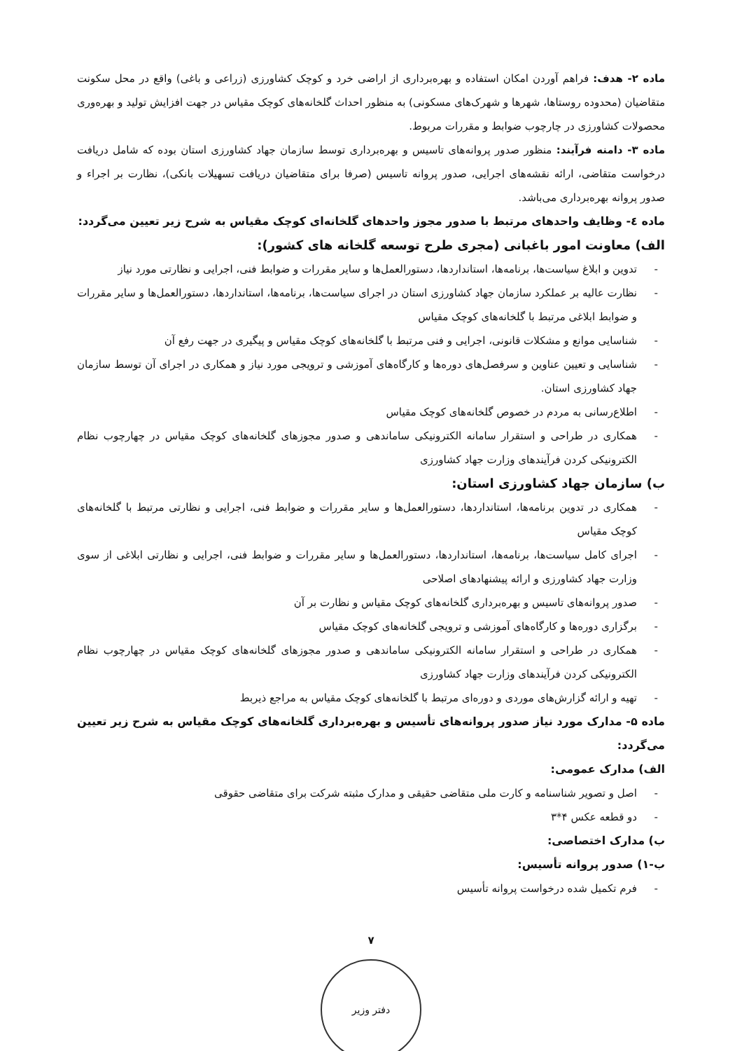ماده ۲- هدف: فراهم آوردن امکان استفاده و بهره‌برداری از اراضی خرد و کوچک کشاورزی (زراعی و باغی) واقع در محل سکونت متقاضیان (محدوده روستاها، شهرها و شهرک‌های مسکونی) به منظور احداث گلخانه‌های کوچک مقیاس در جهت افزایش تولید و بهره‌وری محصولات کشاورزی در چارچوب ضوابط و مقررات مربوط.
ماده ۳- دامنه فرآیند: منظور صدور پروانه‌های تاسیس و بهره‌برداری توسط سازمان جهاد کشاورزی استان بوده که شامل دریافت درخواست متقاضی، ارائه نقشه‌های اجرایی، صدور پروانه تاسیس (صرفا برای متقاضیان دریافت تسهیلات بانکی)، نظارت بر اجراء و صدور پروانه بهره‌برداری می‌باشد.
ماده ٤- وظایف واحدهای مرتبط با صدور مجوز واحدهای گلخانه‌ای کوچک مقیاس به شرح زیر تعیین می‌گردد:
الف) معاونت امور باغبانی (مجری طرح توسعه گلخانه های کشور):
- تدوین و ابلاغ سیاست‌ها، برنامه‌ها، استانداردها، دستورالعمل‌ها و سایر مقررات و ضوابط فنی، اجرایی و نظارتی مورد نیاز
- نظارت عالیه بر عملکرد سازمان جهاد کشاورزی استان در اجرای سیاست‌ها، برنامه‌ها، استانداردها، دستورالعمل‌ها و سایر مقررات و ضوابط ابلاغی مرتبط با گلخانه‌های کوچک مقیاس
- شناسایی موانع و مشکلات قانونی، اجرایی و فنی مرتبط با گلخانه‌های کوچک مقیاس و پیگیری در جهت رفع آن
- شناسایی و تعیین عناوین و سرفصل‌های دوره‌ها و کارگاه‌های آموزشی و ترویجی مورد نیاز و همکاری در اجرای آن توسط سازمان جهاد کشاورزی استان.
- اطلاع‌رسانی به مردم در خصوص گلخانه‌های کوچک مقیاس
- همکاری در طراحی و استقرار سامانه الکترونیکی ساماندهی و صدور مجوزهای گلخانه‌های کوچک مقیاس در چهارچوب نظام الکترونیکی کردن فرآیندهای وزارت جهاد کشاورزی
ب) سازمان جهاد کشاورزی استان:
- همکاری در تدوین برنامه‌ها، استانداردها، دستورالعمل‌ها و سایر مقررات و ضوابط فنی، اجرایی و نظارتی مرتبط با گلخانه‌های کوچک مقیاس
- اجرای کامل سیاست‌ها، برنامه‌ها، استانداردها، دستورالعمل‌ها و سایر مقررات و ضوابط فنی، اجرایی و نظارتی ابلاغی از سوی وزارت جهاد کشاورزی و ارائه پیشنهادهای اصلاحی
- صدور پروانه‌های تاسیس و بهره‌برداری گلخانه‌های کوچک مقیاس و نظارت بر آن
- برگزاری دوره‌ها و کارگاه‌های آموزشی و ترویجی گلخانه‌های کوچک مقیاس
- همکاری در طراحی و استقرار سامانه الکترونیکی ساماندهی و صدور مجوزهای گلخانه‌های کوچک مقیاس در چهارچوب نظام الکترونیکی کردن فرآیندهای وزارت جهاد کشاورزی
- تهیه و ارائه گزارش‌های موردی و دوره‌ای مرتبط با گلخانه‌های کوچک مقیاس به مراجع ذیربط
ماده ۵- مدارک مورد نیاز صدور پروانه‌های تأسیس و بهره‌برداری گلخانه‌های کوچک مقیاس به شرح زیر تعیین می‌گردد:
الف) مدارک عمومی:
- اصل و تصویر شناسنامه و کارت ملی متقاضی حقیقی و مدارک مثبته شرکت برای متقاضی حقوقی
- دو قطعه عکس ۴*۳
ب) مدارک اختصاصی:
ب-۱) صدور پروانه تأسیس:
- فرم تکمیل شده درخواست پروانه تأسیس
۷
دفتر وزیر